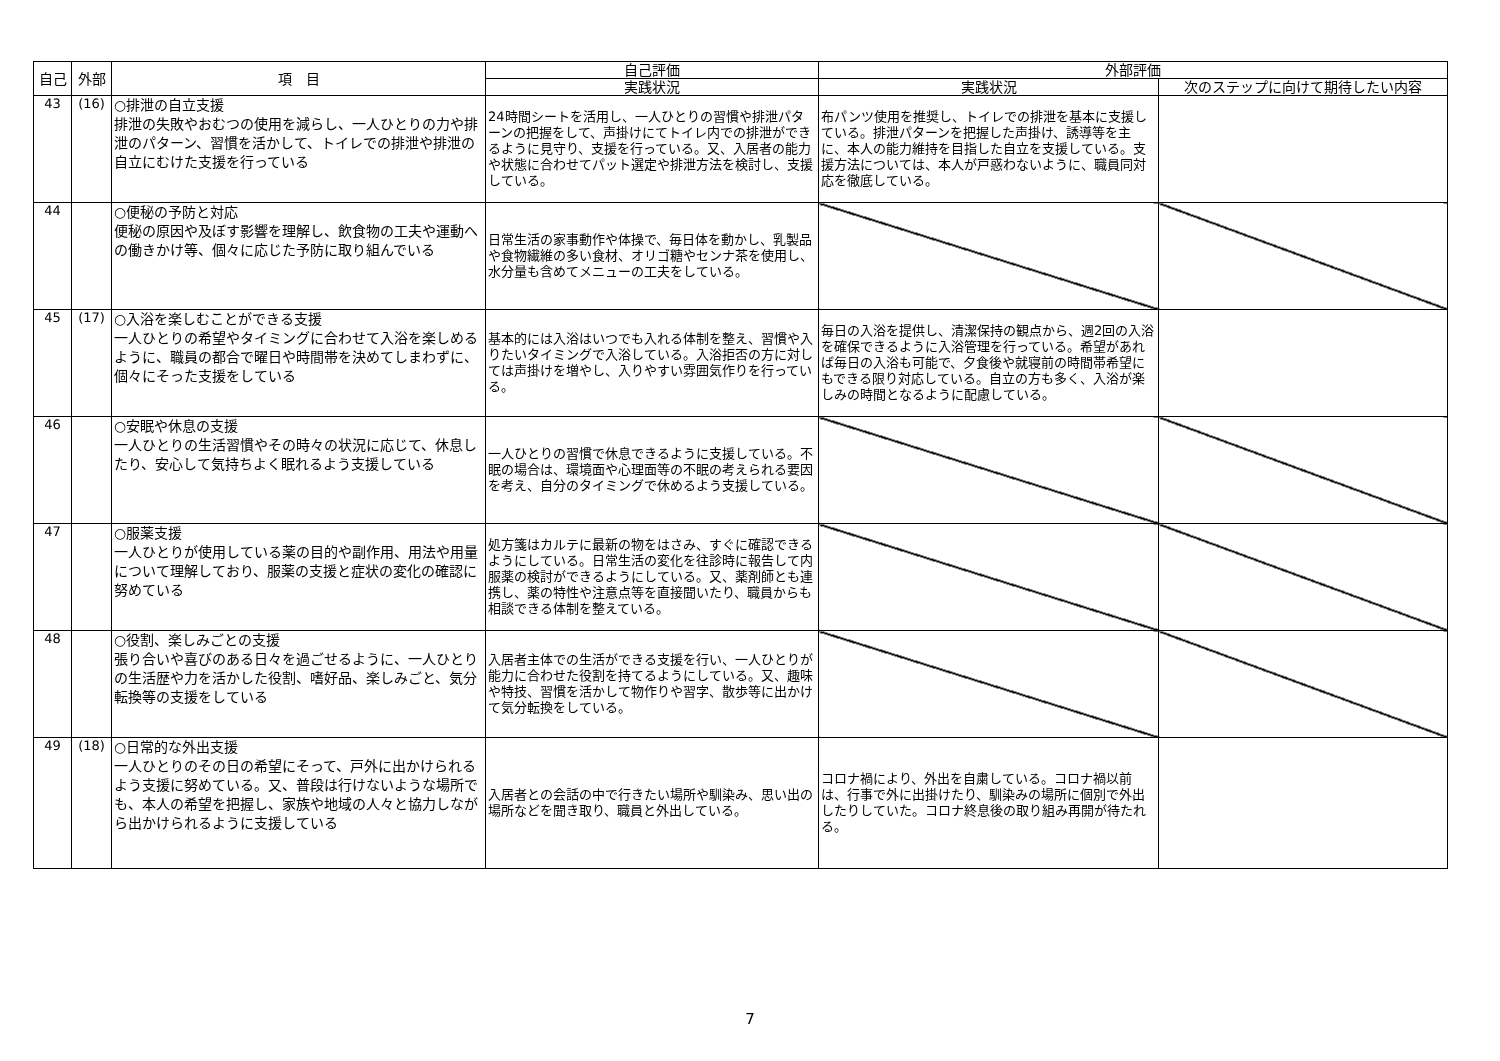| 自己 | 外部 | 項 目 | 自己評価 | 外部評価 | |
| --- | --- | --- | --- | --- | --- |
| | | | 実践状況 | 実践状況 | 次のステップに向けて期待したい内容 |
| 43 | (16) | ○排泄の自立支援 排泄の失敗やおむつの使用を減らし、一人ひとりの力や排泄のパターン、習慣を活かして、トイレでの排泄や排泄の自立にむけた支援を行っている | 24時間シートを活用し、一人ひとりの習慣や排泄パターンの把握をして、声掛けにてトイレ内での排泄ができるように見守り、支援を行っている。又、入居者の能力や状態に合わせてパット選定や排泄方法を検討し、支援している。 | 布パンツ使用を推奨し、トイレでの排泄を基本に支援している。排泄パターンを把握した声掛け、誘導等を主に、本人の能力維持を目指した自立を支援している。支援方法については、本人が戸惑わないように、職員同対応を徹底している。 | |
| 44 | | ○便秘の予防と対応 便秘の原因や及ぼす影響を理解し、飲食物の工夫や運動への働きかけ等、個々に応じた予防に取り組んでいる | 日常生活の家事動作や体操で、毎日体を動かし、乳製品や食物繊維の多い食材、オリゴ糖やセンナ茶を使用し、水分量も含めてメニューの工夫をしている。 | | |
| 45 | (17) | ○入浴を楽しむことができる支援 一人ひとりの希望やタイミングに合わせて入浴を楽しめるように、職員の都合で曜日や時間帯を決めてしまわずに、個々にそった支援をしている | 基本的には入浴はいつでも入れる体制を整え、習慣や入りたいタイミングで入浴している。入浴拒否の方に対しては声掛けを増やし、入りやすい雰囲気作りを行っている。 | 毎日の入浴を提供し、清潔保持の観点から、週2回の入浴を確保できるように入浴管理を行っている。希望があれば毎日の入浴も可能で、夕食後や就寝前の時間帯希望にもできる限り対応している。自立の方も多く、入浴が楽しみの時間となるように配慮している。 | |
| 46 | | ○安眠や休息の支援 一人ひとりの生活習慣やその時々の状況に応じて、休息したり、安心して気持ちよく眠れるよう支援している | 一人ひとりの習慣で休息できるように支援している。不眠の場合は、環境面や心理面等の不眠の考えられる要因を考え、自分のタイミングで休めるよう支援している。 | | |
| 47 | | ○服薬支援 一人ひとりが使用している薬の目的や副作用、用法や用量について理解しており、服薬の支援と症状の変化の確認に努めている | 処方箋はカルテに最新の物をはさみ、すぐに確認できるようにしている。日常生活の変化を往診時に報告して内服薬の検討ができるようにしている。又、薬剤師とも連携し、薬の特性や注意点等を直接聞いたり、職員からも相談できる体制を整えている。 | | |
| 48 | | ○役割、楽しみごとの支援 張り合いや喜びのある日々を過ごせるように、一人ひとりの生活歴や力を活かした役割、嗜好品、楽しみごと、気分転換等の支援をしている | 入居者主体での生活ができる支援を行い、一人ひとりが能力に合わせた役割を持てるようにしている。又、趣味や特技、習慣を活かして物作りや習字、散歩等に出かけて気分転換をしている。 | | |
| 49 | (18) | ○日常的な外出支援 一人ひとりのその日の希望にそって、戸外に出かけられるよう支援に努めている。又、普段は行けないような場所でも、本人の希望を把握し、家族や地域の人々と協力しながら出かけられるように支援している | 入居者との会話の中で行きたい場所や馴染み、思い出の場所などを聞き取り、職員と外出している。 | コロナ禍により、外出を自粛している。コロナ禍以前は、行事で外に出掛けたり、馴染みの場所に個別で外出したりしていた。コロナ終息後の取り組み再開が待たれる。 | |
7